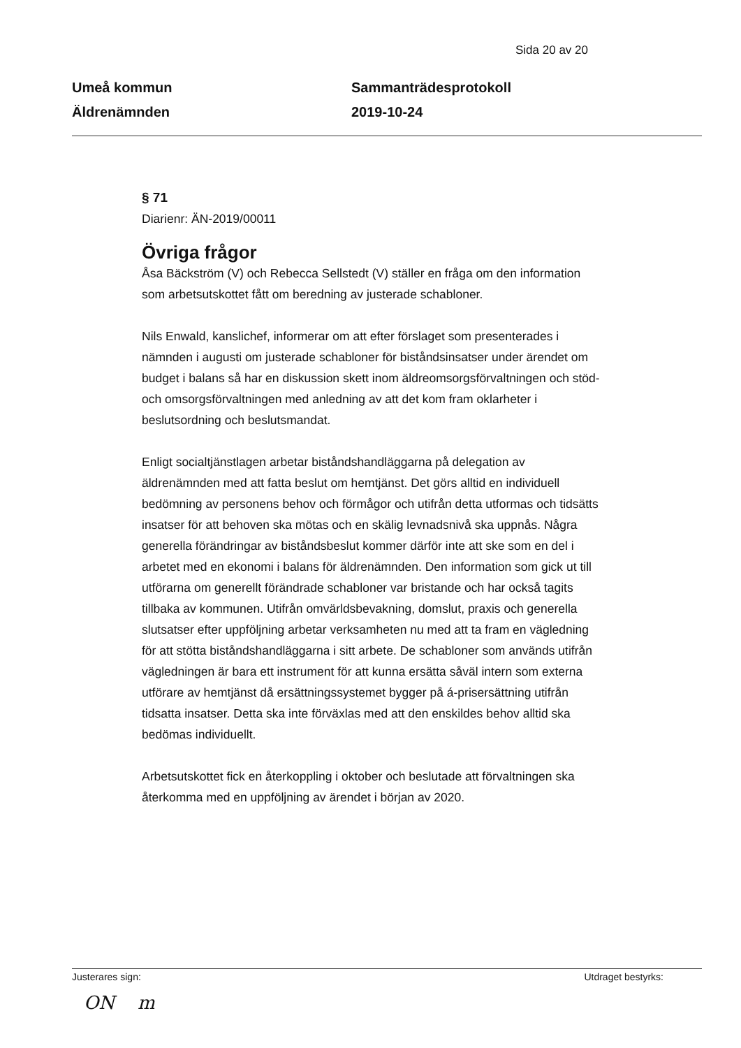Sida 20 av 20
Umeå kommun
Äldrenämnden
Sammanträdesprotokoll
2019-10-24
§ 71
Diarienr: ÄN-2019/00011
Övriga frågor
Åsa Bäckström (V) och Rebecca Sellstedt (V) ställer en fråga om den information som arbetsutskottet fått om beredning av justerade schabloner.
Nils Enwald, kanslichef, informerar om att efter förslaget som presenterades i nämnden i augusti om justerade schabloner för biståndsinsatser under ärendet om budget i balans så har en diskussion skett inom äldreomsorgsförvaltningen och stöd- och omsorgsförvaltningen med anledning av att det kom fram oklarheter i beslutsordning och beslutsmandat.
Enligt socialtjänstlagen arbetar biståndshandläggarna på delegation av äldrenämnden med att fatta beslut om hemtjänst. Det görs alltid en individuell bedömning av personens behov och förmågor och utifrån detta utformas och tidsätts insatser för att behoven ska mötas och en skälig levnadsnivå ska uppnås. Några generella förändringar av biståndsbeslut kommer därför inte att ske som en del i arbetet med en ekonomi i balans för äldrenämnden. Den information som gick ut till utförarna om generellt förändrade schabloner var bristande och har också tagits tillbaka av kommunen. Utifrån omvärldsbevakning, domslut, praxis och generella slutsatser efter uppföljning arbetar verksamheten nu med att ta fram en vägledning för att stötta biståndshandläggarna i sitt arbete. De schabloner som används utifrån vägledningen är bara ett instrument för att kunna ersätta såväl intern som externa utförare av hemtjänst då ersättningssystemet bygger på á-prisersättning utifrån tidsatta insatser. Detta ska inte förväxlas med att den enskildes behov alltid ska bedömas individuellt.
Arbetsutskottet fick en återkoppling i oktober och beslutade att förvaltningen ska återkomma med en uppföljning av ärendet i början av 2020.
Justerares sign: Utdraget bestyrks:
ON m